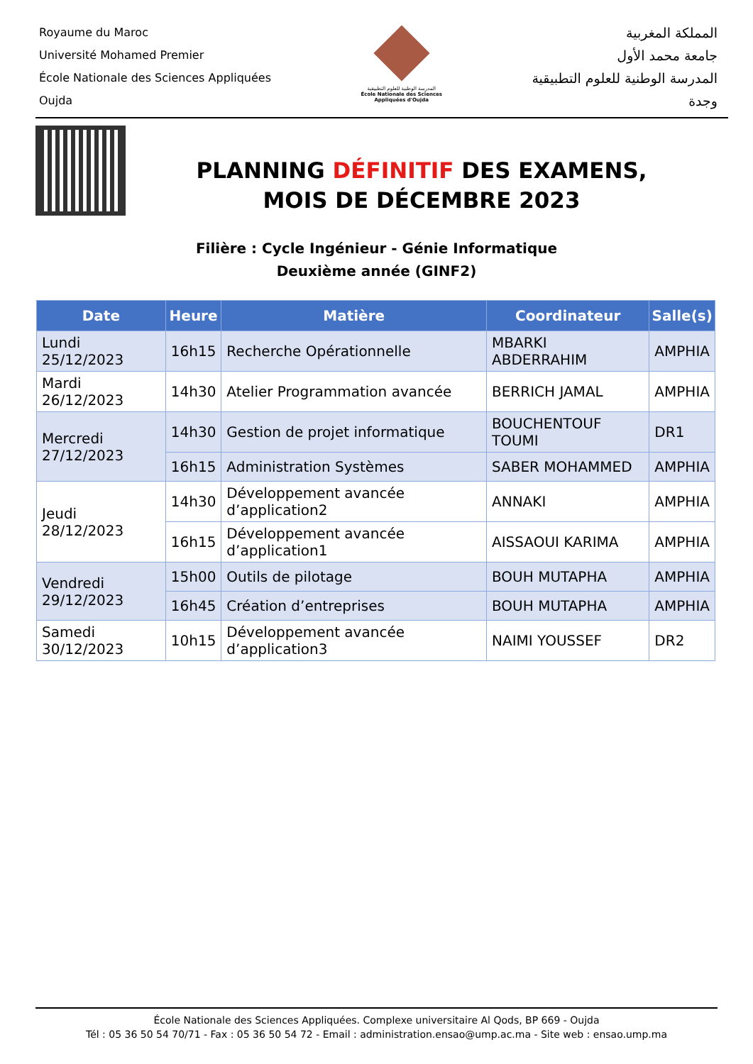Royaume du Maroc
Université Mohamed Premier
École Nationale des Sciences Appliquées
Oujda
المدرسة الوطنية للعلوم التطبيقية
École Nationale des Sciences Appliquées d'Oujda
المملكة المغربية
جامعة محمد الأول
المدرسة الوطنية للعلوم التطبيقية
وجدة
PLANNING DÉFINITIF DES EXAMENS,
MOIS DE DÉCEMBRE 2023
Filière : Cycle Ingénieur - Génie Informatique
Deuxième année (GINF2)
| Date | Heure | Matière | Coordinateur | Salle(s) |
| --- | --- | --- | --- | --- |
| Lundi 25/12/2023 | 16h15 | Recherche Opérationnelle | MBARKI ABDERRAHIM | AMPHIA |
| Mardi 26/12/2023 | 14h30 | Atelier Programmation avancée | BERRICH JAMAL | AMPHIA |
| Mercredi 27/12/2023 | 14h30 | Gestion de projet informatique | BOUCHENTOUF TOUMI | DR1 |
| | 16h15 | Administration Systèmes | SABER MOHAMMED | AMPHIA |
| Jeudi 28/12/2023 | 14h30 | Développement avancée d’application2 | ANNAKI | AMPHIA |
| | 16h15 | Développement avancée d’application1 | AISSAOUI KARIMA | AMPHIA |
| Vendredi 29/12/2023 | 15h00 | Outils de pilotage | BOUH MUTAPHA | AMPHIA |
| | 16h45 | Création d’entreprises | BOUH MUTAPHA | AMPHIA |
| Samedi 30/12/2023 | 10h15 | Développement avancée d’application3 | NAIMI YOUSSEF | DR2 |
École Nationale des Sciences Appliquées. Complexe universitaire Al Qods, BP 669 - Oujda
Tél : 05 36 50 54 70/71 - Fax : 05 36 50 54 72 - Email : administration.ensao@ump.ac.ma - Site web : ensao.ump.ma